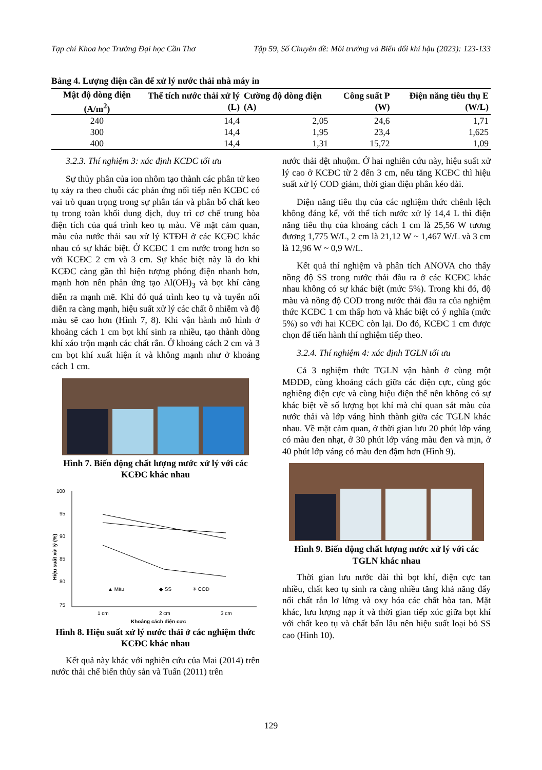Tạp chí Khoa học Trường Đại học Cần Thơ Tập 59, Số Chuyên đề: Môi trường và Biến đổi khí hậu (2023): 123-133
Bảng 4. Lượng điện cần để xử lý nước thải nhà máy in
| Mật độ dòng điện (A/m<sup>2</sup>) | Thể tích nước thải xử lý (L) | Cường độ dòng điện (A) | Công suất P (W) | Điện năng tiêu thụ E (W/L) |
| --- | --- | --- | --- | --- |
| 240 | 14,4 | 2,05 | 24,6 | 1,71 |
| 300 | 14,4 | 1,95 | 23,4 | 1,625 |
| 400 | 14,4 | 1,31 | 15,72 | 1,09 |
3.2.3. Thí nghiệm 3: xác định KCĐC tối ưu
Sự thủy phân của ion nhôm tạo thành các phân tử keo tụ xảy ra theo chuỗi các phản ứng nối tiếp nên KCĐC có vai trò quan trọng trong sự phân tán và phân bố chất keo tụ trong toàn khối dung dịch, duy trì cơ chế trung hòa điện tích của quá trình keo tụ màu. Về mặt cảm quan, màu của nước thải sau xử lý KTĐH ở các KCĐC khác nhau có sự khác biệt. Ở KCĐC 1 cm nước trong hơn so với KCĐC 2 cm và 3 cm. Sự khác biệt này là do khi KCĐC càng gần thì hiện tượng phóng điện nhanh hơn, mạnh hơn nên phản ứng tạo Al(OH)<sub>3</sub> và bọt khí càng diễn ra mạnh mẽ. Khi đó quá trình keo tụ và tuyển nổi diễn ra càng mạnh, hiệu suất xử lý các chất ô nhiễm và độ màu sẽ cao hơn (Hình 7, 8). Khi vận hành mô hình ở khoảng cách 1 cm bọt khí sinh ra nhiều, tạo thành dòng khí xáo trộn mạnh các chất rắn. Ở khoảng cách 2 cm và 3 cm bọt khí xuất hiện ít và không mạnh như ở khoảng cách 1 cm.
Hình 7. Biến động chất lượng nước xử lý với các KCĐC khác nhau
100
95
90
85
80
75
Hiệu suất xử lý (%)
▲ Màu
◆ SS
✳ COD
1 cm
2 cm
3 cm
Khoảng cách điện cực
Hình 8. Hiệu suất xử lý nước thải ở các nghiệm thức KCĐC khác nhau
Kết quả này khác với nghiên cứu của Mai (2014) trên nước thải chế biến thủy sản và Tuấn (2011) trên
nước thải dệt nhuộm. Ở hai nghiên cứu này, hiệu suất xử lý cao ở KCĐC từ 2 đến 3 cm, nếu tăng KCĐC thì hiệu suất xử lý COD giảm, thời gian điện phân kéo dài.
Điện năng tiêu thụ của các nghiệm thức chênh lệch không đáng kể, với thể tích nước xử lý 14,4 L thì điện năng tiêu thụ của khoảng cách 1 cm là 25,56 W tương đương 1,775 W/L, 2 cm là 21,12 W ~ 1,467 W/L và 3 cm là 12,96 W ~ 0,9 W/L.
Kết quả thí nghiệm và phân tích ANOVA cho thấy nồng độ SS trong nước thải đầu ra ở các KCĐC khác nhau không có sự khác biệt (mức 5%). Trong khi đó, độ màu và nồng độ COD trong nước thải đầu ra của nghiệm thức KCĐC 1 cm thấp hơn và khác biệt có ý nghĩa (mức 5%) so với hai KCĐC còn lại. Do đó, KCĐC 1 cm được chọn để tiến hành thí nghiệm tiếp theo.
3.2.4. Thí nghiệm 4: xác định TGLN tối ưu
Cả 3 nghiệm thức TGLN vận hành ở cùng một MĐDĐ, cùng khoảng cách giữa các điện cực, cùng góc nghiêng điện cực và cùng hiệu điện thế nên không có sự khác biệt về số lượng bọt khí mà chỉ quan sát màu của nước thải và lớp váng hình thành giữa các TGLN khác nhau. Về mặt cảm quan, ở thời gian lưu 20 phút lớp váng có màu đen nhạt, ở 30 phút lớp váng màu đen và mịn, ở 40 phút lớp váng có màu đen đậm hơn (Hình 9).
Hình 9. Biến động chất lượng nước xử lý với các TGLN khác nhau
Thời gian lưu nước dài thì bọt khí, điện cực tan nhiều, chất keo tụ sinh ra càng nhiều tăng khả năng đẩy nổi chất rắn lơ lửng và oxy hóa các chất hòa tan. Mặt khác, lưu lượng nạp ít và thời gian tiếp xúc giữa bọt khí với chất keo tụ và chất bẩn lâu nên hiệu suất loại bỏ SS cao (Hình 10).
129